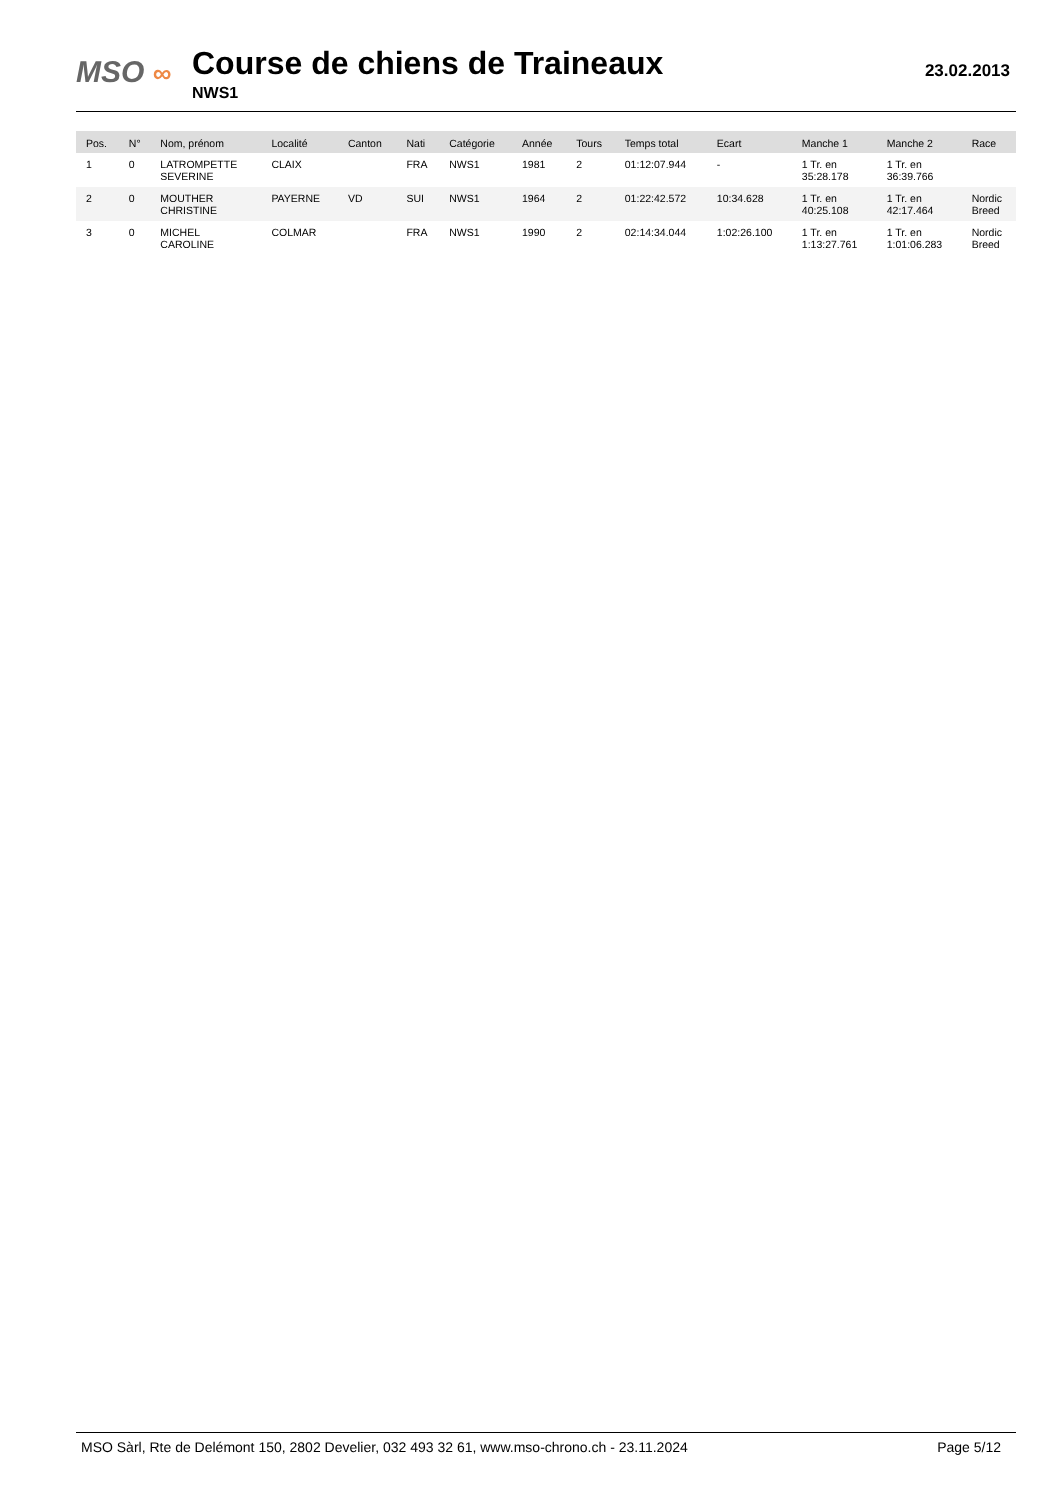MSO ∞
Course de chiens de Traineaux
NWS1
23.02.2013
| Pos. | N° | Nom, prénom | Localité | Canton | Nati | Catégorie | Année | Tours | Temps total | Ecart | Manche 1 | Manche 2 | Race |
| --- | --- | --- | --- | --- | --- | --- | --- | --- | --- | --- | --- | --- | --- |
| 1 | 0 | LATROMPETTE SEVERINE | CLAIX | | FRA | NWS1 | 1981 | 2 | 01:12:07.944 | - | 1 Tr. en 35:28.178 | 1 Tr. en 36:39.766 | |
| 2 | 0 | MOUTHER CHRISTINE | PAYERNE | VD | SUI | NWS1 | 1964 | 2 | 01:22:42.572 | 10:34.628 | 1 Tr. en 40:25.108 | 1 Tr. en 42:17.464 | Nordic Breed |
| 3 | 0 | MICHEL CAROLINE | COLMAR | | FRA | NWS1 | 1990 | 2 | 02:14:34.044 | 1:02:26.100 | 1 Tr. en 1:13:27.761 | 1 Tr. en 1:01:06.283 | Nordic Breed |
MSO Sàrl, Rte de Delémont 150, 2802 Develier, 032 493 32 61, www.mso-chrono.ch - 23.11.2024 Page 5/12